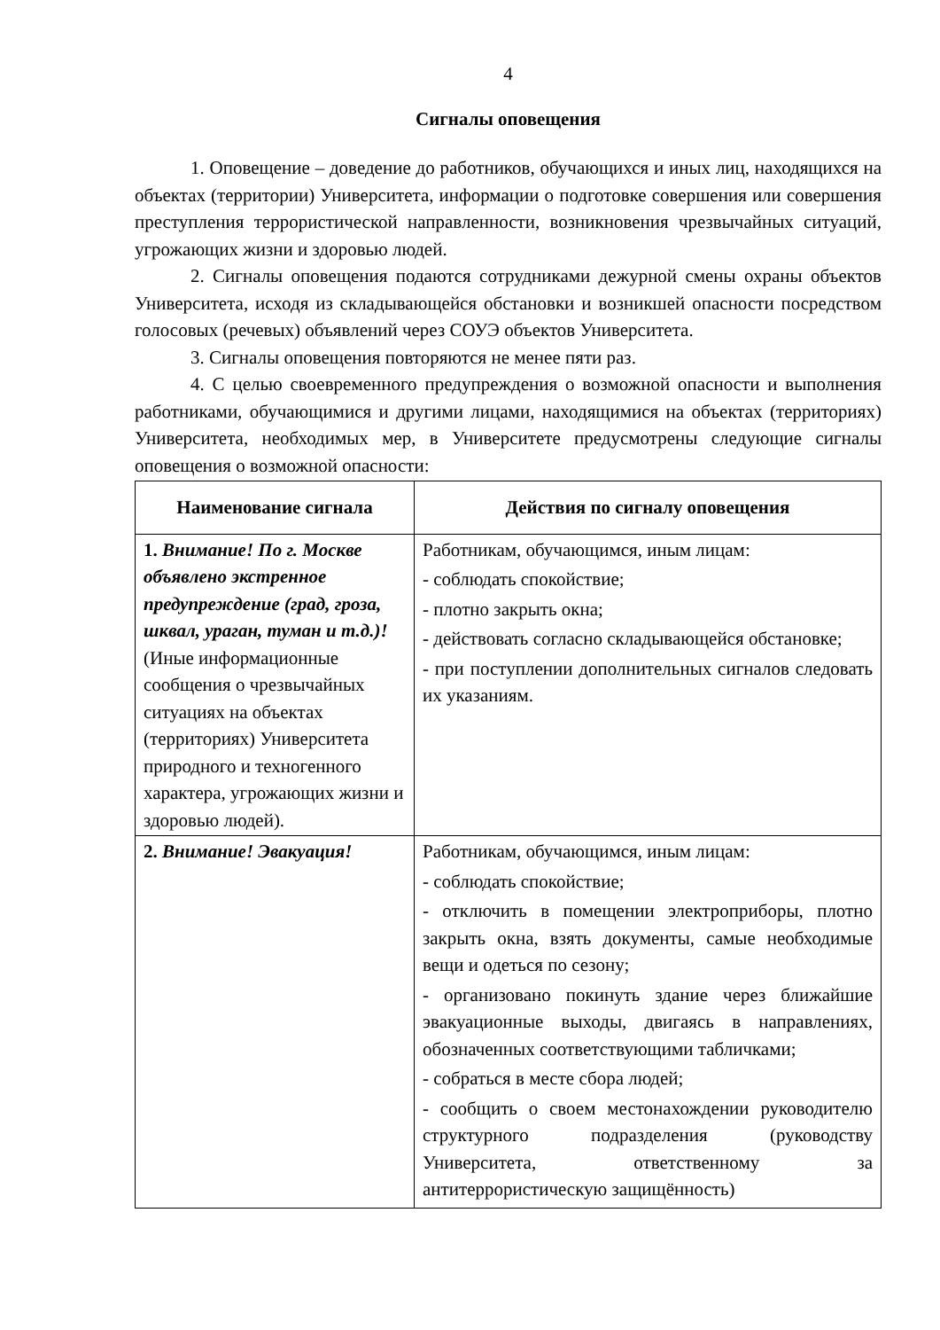4
Сигналы оповещения
1. Оповещение – доведение до работников, обучающихся и иных лиц, находящихся на объектах (территории) Университета, информации о подготовке совершения или совершения преступления террористической направленности, возникновения чрезвычайных ситуаций, угрожающих жизни и здоровью людей.
2. Сигналы оповещения подаются сотрудниками дежурной смены охраны объектов Университета, исходя из складывающейся обстановки и возникшей опасности посредством голосовых (речевых) объявлений через СОУЭ объектов Университета.
3. Сигналы оповещения повторяются не менее пяти раз.
4. С целью своевременного предупреждения о возможной опасности и выполнения работниками, обучающимися и другими лицами, находящимися на объектах (территориях) Университета, необходимых мер, в Университете предусмотрены следующие сигналы оповещения о возможной опасности:
| Наименование сигнала | Действия по сигналу оповещения |
| --- | --- |
| 1. Внимание! По г. Москве объявлено экстренное предупреждение (град, гроза, шквал, ураган, туман и т.д.)! (Иные информационные сообщения о чрезвычайных ситуациях на объектах (территориях) Университета природного и техногенного характера, угрожающих жизни и здоровью людей). | Работникам, обучающимся, иным лицам: - соблюдать спокойствие; - плотно закрыть окна; - действовать согласно складывающейся обстановке; - при поступлении дополнительных сигналов следовать их указаниям. |
| 2. Внимание! Эвакуация! | Работникам, обучающимся, иным лицам: - соблюдать спокойствие; - отключить в помещении электроприборы, плотно закрыть окна, взять документы, самые необходимые вещи и одеться по сезону; - организовано покинуть здание через ближайшие эвакуационные выходы, двигаясь в направлениях, обозначенных соответствующими табличками; - собраться в месте сбора людей; - сообщить о своем местонахождении руководителю структурного подразделения (руководству Университета, ответственному за антитеррористическую защищённость) |